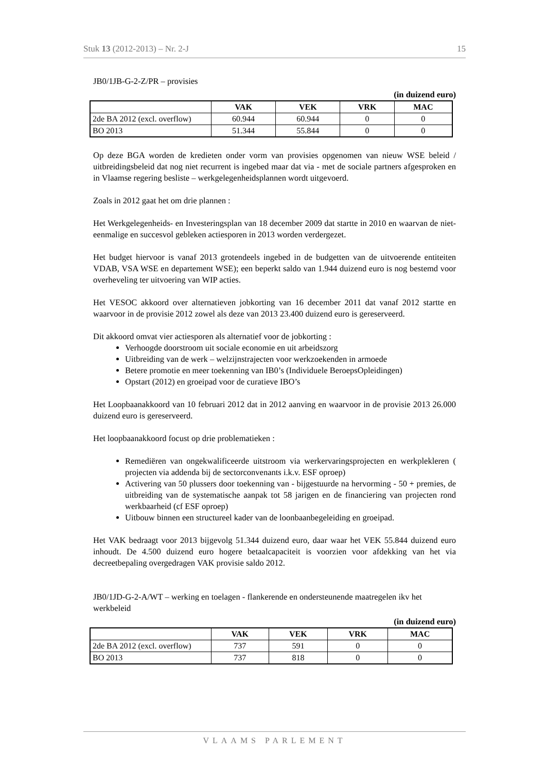Stuk 13 (2012-2013) – Nr. 2-J 15
JB0/1JB-G-2-Z/PR – provisies
(in duizend euro)
| | VAK | VEK | VRK | MAC |
| --- | --- | --- | --- | --- |
| 2de BA 2012 (excl. overflow) | 60.944 | 60.944 | 0 | 0 |
| BO 2013 | 51.344 | 55.844 | 0 | 0 |
Op deze BGA worden de kredieten onder vorm van provisies opgenomen van nieuw WSE beleid / uitbreidingsbeleid dat nog niet recurrent is ingebed maar dat via - met de sociale partners afgesproken en in Vlaamse regering besliste – werkgelegenheidsplannen wordt uitgevoerd.
Zoals in 2012 gaat het om drie plannen :
Het Werkgelegenheids- en Investeringsplan van 18 december 2009 dat startte in 2010 en waarvan de niet-eenmalige en succesvol gebleken actiesporen in 2013 worden verdergezet.
Het budget hiervoor is vanaf 2013 grotendeels ingebed in de budgetten van de uitvoerende entiteiten VDAB, VSA WSE en departement WSE); een beperkt saldo van 1.944 duizend euro is nog bestemd voor overheveling ter uitvoering van WIP acties.
Het VESOC akkoord over alternatieven jobkorting van 16 december 2011 dat vanaf 2012 startte en waarvoor in de provisie 2012 zowel als deze van 2013 23.400 duizend euro is gereserveerd.
Dit akkoord omvat vier actiesporen als alternatief voor de jobkorting :
Verhoogde doorstroom uit sociale economie en uit arbeidszorg
Uitbreiding van de werk – welzijnstrajecten voor werkzoekenden in armoede
Betere promotie en meer toekenning van IB0’s (Individuele BeroepsOpleidingen)
Opstart (2012) en groeipad voor de curatieve IBO’s
Het Loopbaanakkoord van 10 februari 2012 dat in 2012 aanving en waarvoor in de provisie 2013 26.000 duizend euro is gereserveerd.
Het loopbaanakkoord focust op drie problematieken :
Remediëren van ongekwalificeerde uitstroom via werkervaringsprojecten en werkplekleren ( projecten via addenda bij de sectorconvenants i.k.v. ESF oproep)
Activering van 50 plussers door toekenning van - bijgestuurde na hervorming - 50 + premies, de uitbreiding van de systematische aanpak tot 58 jarigen en de financiering van projecten rond werkbaarheid (cf ESF oproep)
Uitbouw binnen een structureel kader van de loonbaanbegeleiding en groeipad.
Het VAK bedraagt voor 2013 bijgevolg 51.344 duizend euro, daar waar het VEK 55.844 duizend euro inhoudt. De 4.500 duizend euro hogere betaalcapaciteit is voorzien voor afdekking van het via decreetbepaling overgedragen VAK provisie saldo 2012.
JB0/1JD-G-2-A/WT – werking en toelagen - flankerende en ondersteunende maatregelen ikv het werkbeleid
(in duizend euro)
| | VAK | VEK | VRK | MAC |
| --- | --- | --- | --- | --- |
| 2de BA 2012 (excl. overflow) | 737 | 591 | 0 | 0 |
| BO 2013 | 737 | 818 | 0 | 0 |
VLAAMS PARLEMENT